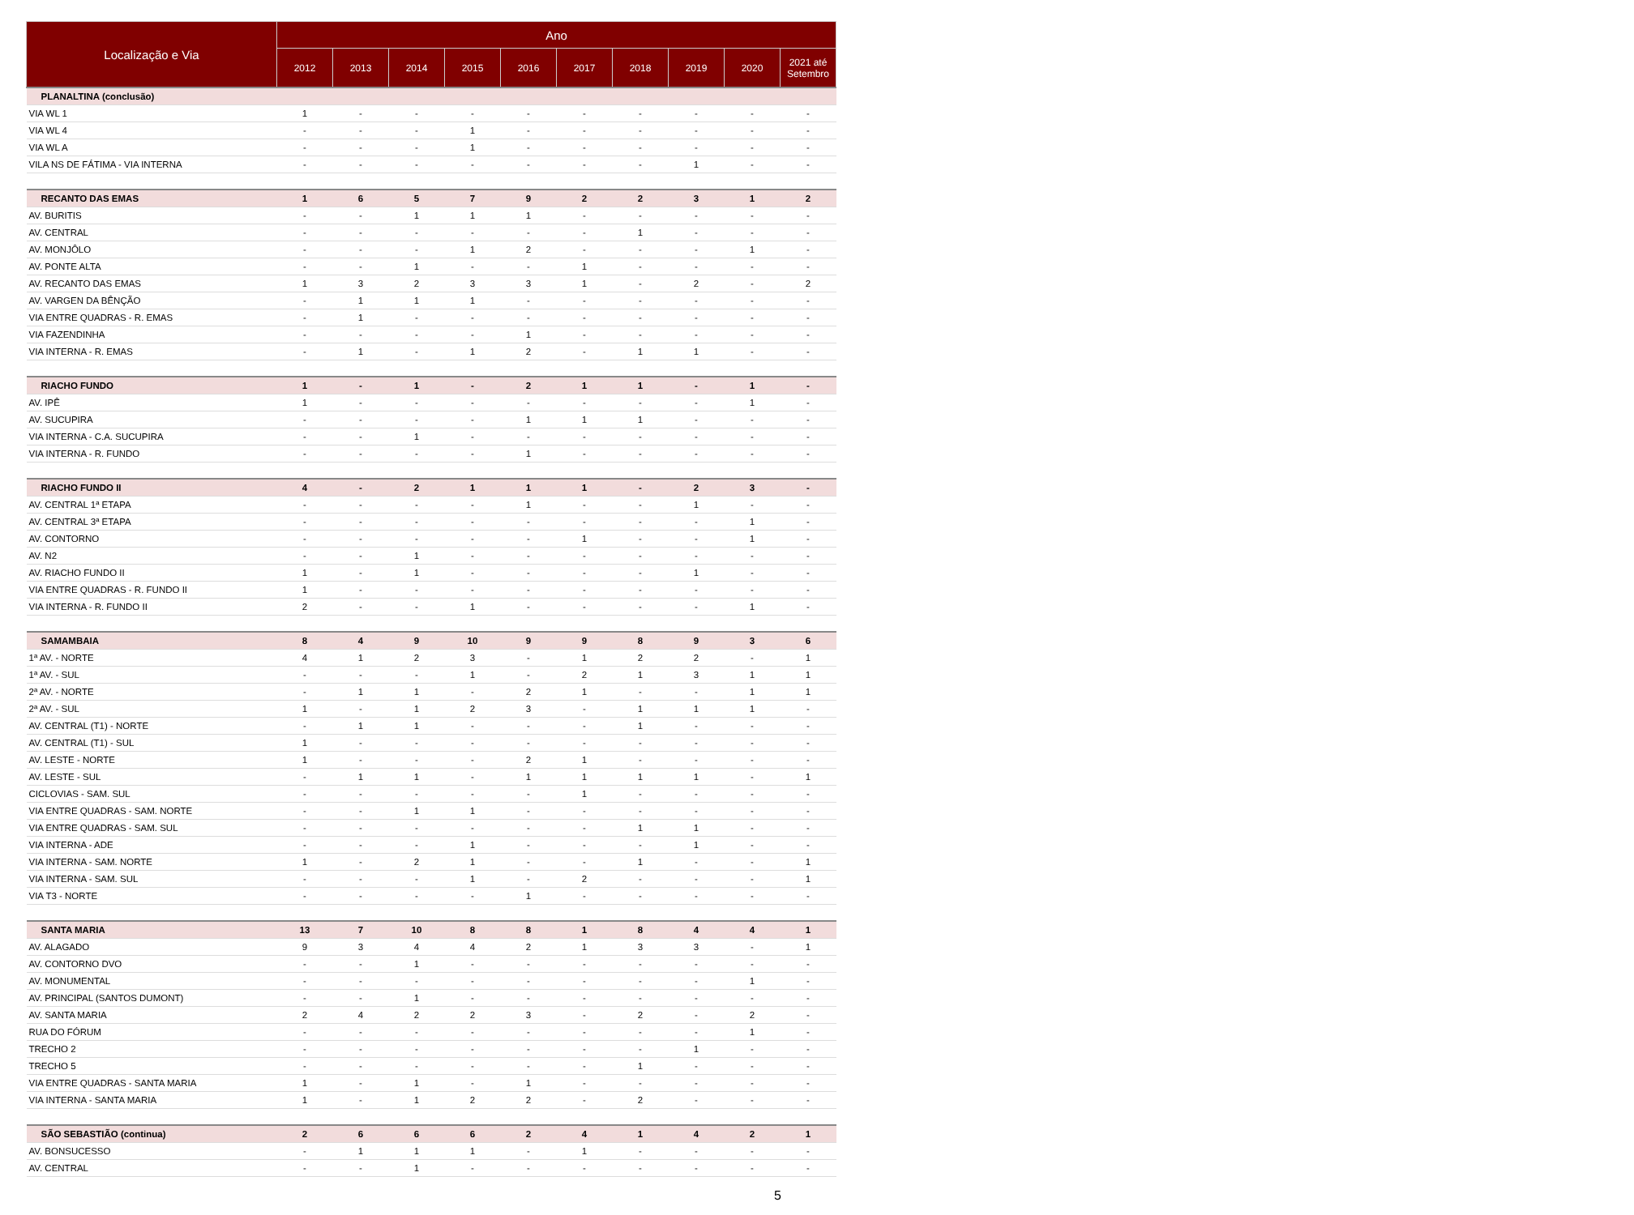| Localização e Via | Ano | | | | | | | | | |
| --- | --- | --- | --- | --- | --- | --- | --- | --- | --- | --- |
| | 2012 | 2013 | 2014 | 2015 | 2016 | 2017 | 2018 | 2019 | 2020 | 2021 até Setembro |
| PLANALTINA (conclusão) | | | | | | | | | | |
| VIA WL 1 | 1 | - | - | - | - | - | - | - | - | - |
| VIA WL 4 | - | - | - | 1 | - | - | - | - | - | - |
| VIA WL A | - | - | - | 1 | - | - | - | - | - | - |
| VILA NS DE FÁTIMA - VIA INTERNA | - | - | - | - | - | - | - | 1 | - | - |
| RECANTO DAS EMAS | 1 | 6 | 5 | 7 | 9 | 2 | 2 | 3 | 1 | 2 |
| AV. BURITIS | - | - | 1 | 1 | 1 | - | - | - | - | - |
| AV. CENTRAL | - | - | - | - | - | - | 1 | - | - | - |
| AV. MONJÔLO | - | - | - | 1 | 2 | - | - | - | 1 | - |
| AV. PONTE ALTA | - | - | 1 | - | - | 1 | - | - | - | - |
| AV. RECANTO DAS EMAS | 1 | 3 | 2 | 3 | 3 | 1 | - | 2 | - | 2 |
| AV. VARGEN DA BÊNÇÃO | - | 1 | 1 | 1 | - | - | - | - | - | - |
| VIA ENTRE QUADRAS - R. EMAS | - | 1 | - | - | - | - | - | - | - | - |
| VIA FAZENDINHA | - | - | - | - | 1 | - | - | - | - | - |
| VIA INTERNA - R. EMAS | - | 1 | - | 1 | 2 | - | 1 | 1 | - | - |
| RIACHO FUNDO | 1 | - | 1 | - | 2 | 1 | 1 | - | 1 | - |
| AV. IPÊ | 1 | - | - | - | - | - | - | - | 1 | - |
| AV. SUCUPIRA | - | - | - | - | 1 | 1 | 1 | - | - | - |
| VIA INTERNA - C.A. SUCUPIRA | - | - | 1 | - | - | - | - | - | - | - |
| VIA INTERNA - R. FUNDO | - | - | - | - | 1 | - | - | - | - | - |
| RIACHO FUNDO II | 4 | - | 2 | 1 | 1 | 1 | - | 2 | 3 | - |
| AV. CENTRAL 1ª ETAPA | - | - | - | - | 1 | - | - | 1 | - | - |
| AV. CENTRAL 3ª ETAPA | - | - | - | - | - | - | - | - | 1 | - |
| AV. CONTORNO | - | - | - | - | - | 1 | - | - | 1 | - |
| AV. N2 | - | - | 1 | - | - | - | - | - | - | - |
| AV. RIACHO FUNDO II | 1 | - | 1 | - | - | - | - | 1 | - | - |
| VIA ENTRE QUADRAS - R. FUNDO II | 1 | - | - | - | - | - | - | - | - | - |
| VIA INTERNA - R. FUNDO II | 2 | - | - | 1 | - | - | - | - | 1 | - |
| SAMAMBAIA | 8 | 4 | 9 | 10 | 9 | 9 | 8 | 9 | 3 | 6 |
| 1ª AV. - NORTE | 4 | 1 | 2 | 3 | - | 1 | 2 | 2 | - | 1 |
| 1ª AV. - SUL | - | - | - | 1 | - | 2 | 1 | 3 | 1 | 1 |
| 2ª AV. - NORTE | - | 1 | 1 | - | 2 | 1 | - | - | 1 | 1 |
| 2ª AV. - SUL | 1 | - | 1 | 2 | 3 | - | 1 | 1 | 1 | - |
| AV. CENTRAL (T1) - NORTE | - | 1 | 1 | - | - | - | 1 | - | - | - |
| AV. CENTRAL (T1) - SUL | 1 | - | - | - | - | - | - | - | - | - |
| AV. LESTE - NORTE | 1 | - | - | - | 2 | 1 | - | - | - | - |
| AV. LESTE - SUL | - | 1 | 1 | - | 1 | 1 | 1 | 1 | - | 1 |
| CICLOVIAS - SAM. SUL | - | - | - | - | - | 1 | - | - | - | - |
| VIA ENTRE QUADRAS - SAM. NORTE | - | - | 1 | 1 | - | - | - | - | - | - |
| VIA ENTRE QUADRAS - SAM. SUL | - | - | - | - | - | - | 1 | 1 | - | - |
| VIA INTERNA - ADE | - | - | - | 1 | - | - | - | 1 | - | - |
| VIA INTERNA - SAM. NORTE | 1 | - | 2 | 1 | - | - | 1 | - | - | 1 |
| VIA INTERNA - SAM. SUL | - | - | - | 1 | - | 2 | - | - | - | 1 |
| VIA T3 - NORTE | - | - | - | - | 1 | - | - | - | - | - |
| SANTA MARIA | 13 | 7 | 10 | 8 | 8 | 1 | 8 | 4 | 4 | 1 |
| AV. ALAGADO | 9 | 3 | 4 | 4 | 2 | 1 | 3 | 3 | - | 1 |
| AV. CONTORNO DVO | - | - | 1 | - | - | - | - | - | - | - |
| AV. MONUMENTAL | - | - | - | - | - | - | - | - | 1 | - |
| AV. PRINCIPAL (SANTOS DUMONT) | - | - | 1 | - | - | - | - | - | - | - |
| AV. SANTA MARIA | 2 | 4 | 2 | 2 | 3 | - | 2 | - | 2 | - |
| RUA DO FÓRUM | - | - | - | - | - | - | - | - | 1 | - |
| TRECHO 2 | - | - | - | - | - | - | - | 1 | - | - |
| TRECHO 5 | - | - | - | - | - | - | 1 | - | - | - |
| VIA ENTRE QUADRAS - SANTA MARIA | 1 | - | 1 | - | 1 | - | - | - | - | - |
| VIA INTERNA - SANTA MARIA | 1 | - | 1 | 2 | 2 | - | 2 | - | - | - |
| SÃO SEBASTIÃO (continua) | 2 | 6 | 6 | 6 | 2 | 4 | 1 | 4 | 2 | 1 |
| AV. BONSUCESSO | - | 1 | 1 | 1 | - | 1 | - | - | - | - |
| AV. CENTRAL | - | - | 1 | - | - | - | - | - | - | - |
5